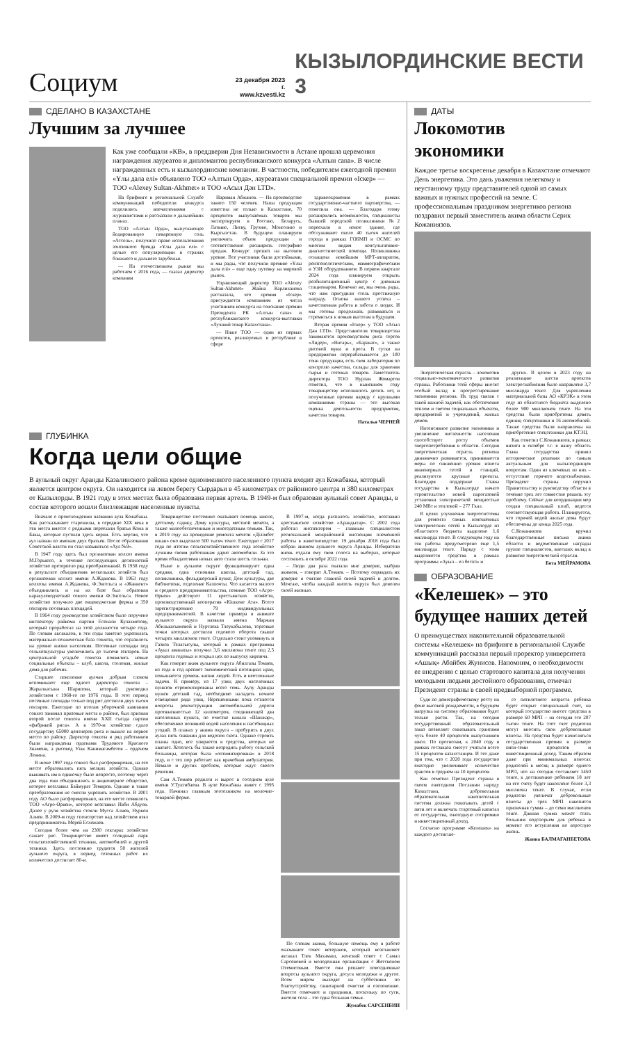Социум
23 декабря 2023 г.
www.kzvesti.kz
КЫЗЫЛОРДИНСКИЕ ВЕСТИ 3
СДЕЛАНО В КАЗАХСТАНЕ
Лучшим за лучшее
Как уже сообщали «КВ», в преддверии Дня Независимости в Астане прошла церемония награждения лауреатов и дипломантов республиканского конкурса «Алтын сапа». В числе награжденных есть и кызылординские компании. В частности, победителем ежегодной премии «Ұлы дала елі» объявлено ТОО «Алтын Орда», лауреатами специальной премии «Іскер» — ТОО «Alexey Sultan-Akhmet» и ТОО «Асыл Дән LTD».
На брифинге в региональной Службе коммуникаций победители конкурса поделились впечатлениями с журналистами и рассказали о дальнейших планах.
ТОО «Алтын Орда», выпускающее йодированную поваренную соль «Ассоль», получило право использования зонтичного бренда «Ұлы дала елі» с целью его популяризации в странах ближнего и дальнего зарубежья.
— На отечественном рынке мы работаем с 2016 года, — сказал директор компании
Нариман Абжанов. — На производстве занято 150 человек. Наша продукция известна не только в Казахстане, 70 процентов выпускаемых товаров мы экспортируем в Россию, Беларусь, Латвию, Литву, Грузию, Монголию и Кыргызстан. В будущем планируем увеличить объем продукции и соответственно расширить географию продаж. Конкурс прошел на высоком уровне. Все участники были достойными, и мы рады, что получили премию «Ұлы дала елі» – еще одну путевку на мировой рынок.
Управляющий директор ТОО «Alexey Sultan-Akhmet» Жайна Карлиханова рассказала, что премия «Іскер» присуждается компаниям из числа участников конкурса на соискание премии Президента РК «Алтын сапа» и республиканского конкурса-выставки «Лучший товар Казахстана».
— Наше ТОО — один из первых проектов, реализуемых в республике в сфере
здравоохранения в рамках государственно-частного партнерства, — отметила она. — Благодаря этому расширились возможности, специалисты бывшей городской поликлиники №2 переехали в новое здание, где обслуживают около 40 тысяч жителей города в рамках ГОБМП и ОСМС по многим видам консультативно-диагностической помощи. Поликлиника оснащена новейшим МРТ-аппаратом, рентгенологическим, маммографическим и УЗИ оборудованием. В первом квартале 2024 года планируем открыть реабилитационный центр с дневным стационаром. Конечно же, мы очень рады, что нам присудили столь престижную награду. Основа нашего успеха – качественная работа и забота о людях. И мы готовы продолжать развиваться и стремиться к новым высотам в будущем.
Вторая премия «Іскер» у ТОО «Асыл Дән LTD». Представители товарищества занимаются производством риса сортов «Лидер», «Янтарь», «Баракат», а также рисовой муки и проса. В сутки на предприятии перерабатывается до 100 тонн продукции, есть своя лаборатория по контролю качества, склады для хранения сырья и готовых товаров. Заместитель директора ТОО Нурлан Жомартов отметил, что в нынешнем году товариществу исполнилось десять лет, и полученные премии наряду с крупными компаниями страны — это высокая оценка деятельности предприятия, качества товаров.
Наталья ЧЕРНЕЙ
ГЛУБИНКА
Когда цели общие
В аульный округ Аранды Казалинского района кроме одноименного населенного пункта входит аул Кожабакы, который является центром округа. Он находится на левом берегу Сырдарьи в 45 километрах от районного центра и 380 километрах от Кызылорды. В 1921 году в этих местах была образована первая артель. В 1949-м был образован аульный совет Аранды, в состав которого вошли близлежащие населенные пункты.
Вначале о происхождении названия аула Кожабакы. Как рассказывают старожилы, в середине XIX века в эти места вместе с родными переехали братья Кожа и Бакы, которые пустили здесь корни. Есть версия, что аул назван по именам двух братьев. После образования Советской власти он стал называться «Аул №9».
В 1947 году здесь был организован колхоз имени М.Горького, в течение последующих десятилетий хозяйство претерпело ряд преобразований. В 1958 году в результате объединения нескольких хозяйств был организован колхоз имени А.Жданова. В 1963 году колхозы имени А.Жданова, Ф.Энгельса и «Жанкент» объединились и на их базе был образован каракулеводческий совхоз имени Ф.Энгельса. Новое хозяйство получило две овцеводческие фермы и 350 гектаров посевных площадей.
В 1964 году руководство хозяйством было поручено инспектору райкома партии Есенали Кулахметову, который проработал на этой должности четыре года. По словам аксакалов, в эти годы заметно укрепилась материально-техническая база совхоза, что отразилось на уровне жизни населения. Посевные площади под сельхозкультуры увеличились до тысячи гектаров. На центральной усадьбе совхоза появились новые социальные объекты – клуб, школа, столовая, жилые дома для рабочих.
Старшее поколение аулчан добрым словом вспоминают еще одного директора совхоза – Жарылкасына Шарипова, который руководил хозяйством с 1968-го по 1976 годы. В этот период посевные площади только под рис достигли двух тысяч гектаров. Ежегодно по итогам уборочной кампании совхоз занимал призовые места в районе, был признан второй после совхоза имени XXII съезда партии «фабрикой риса». А в 1970-м хозяйство сдало государству 65000 центнеров риса и вышло на первое место по району. Директор совхоза и ряд работников были награждены орденами Трудового Красного Знамени, а рисовод Узак Канимагамбетов – орденом Ленина.
В июне 1997 года совхоз был расформирован, на его месте образовались пять мелких хозяйств. Однако выживать им в одиночку было непросто, поэтому через два года они объединились в акционерное общество, которое возглавил Баймурат Темиров. Однако и такие преобразования не смогли укрепить хозяйство. В 2001 году АО было расформировано, на его месте появилось ТОО «Агро-Өркен», которое возглавил Наби Абдуов. Далее у руля хозяйства стояли Мусса Алиев, Нуркен Алиев. В 2009-м году спонсорство над хозяйством взял предприниматель Мерей Есхожаев.
Сегодня более чем на 2300 гектарах хозяйство сажает рис. Товарищество имеет солидный парк сельскохозяйственной техники, автомобилей и другой техники. Здесь постоянно трудятся 50 жителей аульного округа, в период сезонных работ их количество достигает 80-и.
Товарищество постоянно оказывает помощь школе, детскому садику, Дому культуры, местной мечети, а также малообеспеченным и многодетным семьям. Так, в 2019 году на проведение ремонта мечети «Ділімбет ишан» оно выделило 500 тысяч тенге. Ежегодно с 2017 года по итогам сельскохозяйственного года хозяйство лучшим своим работникам дарит автомобили. За это время обладателями новых авто стали шесть сельчан.
Ныне в аульном округе функционируют одна средняя, одна основная школы, детский сад, поликлиника, фельдшерский пункт, Дом культуры, две библиотеки, отделение Казпочты. Что касается малого и среднего предпринимательства, помимо ТОО «Агро-Өркен» действуют 11 крестьянских хозяйств, производственный кооператив «Кішкене Ата». Всего зарегистрировано 79 индивидуальных предпринимателей. В качестве примера в акимате аульного округа назвали имена Маржан Абилькасымовой и Нуртлека Тлеукабылова, торговые точки которых достигли годового оборота свыше четырех миллионов тенге. Отдельно стоит упомянуть и Газиза Телагысулы, который в рамках программы «Ауыл аманаты» получил 3,6 миллиона тенге под 2,5 процента годовых и открыл цех по выпуску кирпича.
Как говорит аким аульного округа Абилгазы Томаев, из года в год крепнет экономический потенциал края, повышается уровень жизни людей. Есть и неотложные задачи. К примеру, из 17 улиц двух населенных пунктов отремонтированы всего семь. Аулу Аранды нужен детский сад, необходимо наладить ночное освещение ряда улиц. Нерешенными пока остаются вопросы реконструкции автомобильной дороги протяженностью 12 километров, соединяющей два населенных пункта, по очистке канала «Шанжар», обеспечению поливной водой населения и пастбищных угодий. В планах у акима округа – пробурить в двух аулах пять скважин для водопоя скота. Однако строить планы одно, все упирается в средства, которых не хватает. Хотелось бы также возродить работу сельской больницы, которая была «оптимизирована» в 2018 году, и с тех пор работает как врачебная амбулатория. Немало и других проблем, которые ждут своего решения.
Сам А.Томаев родился и вырос в соседнем ауле имени У.Туктибаева. В ауле Кожабакы живет с 1995 года. Начинал главным зоотехником на молочно-товарной ферме.
В 1997-м, когда распалось хозяйство, возглавил крестьянское хозяйство «Арандытар». С 2002 года работал инспектором – главным специалистом региональной межрайонной инспекции племенной работы в животноводстве. 19 декабря 2018 года был избран акимом аульного округа Аранды. Избиратели вновь отдали ему свои голоса на выборах, которые состоялись в октябре 2022 года.
– Люди два раза оказали мне доверие, выбрав акимом, – говорит А.Томаев. – Поэтому оправдать их доверие я считаю главной своей задачей и долгом. Мечтаю, чтобы каждый житель округа был доволен своей жизнью.
По словам акима, большую помощь ему в работе оказывают совет ветеранов, который возглавляет аксакал Тлек Махамаш, женский совет с Самал Сарсеновой и молодежная организация с Жетскеном Отемисовым. Вместе они решают повседневные вопросы аульного округа, досуга молодежи и другое. Всем миром выходят на субботники по благоустройству, санитарной очистке и озеленению. Вместе отмечают и праздники, поскольку по сути, жители села – это одна большая семья.
Жумабек САРСЕНБИН
ДАТЫ
Локомотив экономики
Каждое третье воскресенье декабря в Казахстане отмечают День энергетика. Это дань уважения нелегкому и неустанному труду представителей одной из самых важных и нужных профессий на земле. С профессиональным праздником энергетиков региона поздравил первый заместитель акима области Серик Кожаниязов.
Энергетическая отрасль – локомотив социально-экономического развития страны. Работники этой сферы вносят особый вклад в прогрессирование экономики региона. Их труд связан с такой важной задачей, как обеспечение теплом и светом социальных объектов, предприятий и учреждений, жилых домов.
Интенсивное развитие экономики и увеличение численности населения способствует росту объемов энергопотребления в области. Сегодня энергетическая отрасль региона динамично развивается, принимаются меры по снижению уровня износа инженерных сетей и станций, реализуются крупные проекты. Благодаря поддержке Главы государства в Кызылорде начато строительство новой парогазовой установки электрической мощностью 240 МВт и тепловой – 277 Гкал.
В целях улучшения энергосистемы для ремонта самых изношенных электрических сетей в Кызылорде из областного бюджета выделено 1,6 миллиарда тенге. В следующем году на эти работы предусмотрено еще 1,5 миллиарда тенге. Наряду с этим выделяются средства в рамках программы «Ауыл – ел бесігі» и
других. В целом в 2023 году на реализацию шести проектов электроснабжения было направлено 3,7 миллиарда тенге. Для укрепления материальной базы АО «КРЭК» в этом году из областного бюджета выделено более 900 миллионов тенге. На эти средства были приобретены девять единиц спецтехники и 16 автомобилей. Также средства были направлены на приобретение спецтехники для КТЭЦ.
Как отметил С.Кожаниязов, в рамках визита в октябре т.г. в нашу область Глава государства принял исторические решения по самым актуальным для кызылординцев вопросам. Один из ключевых из них – отсутствие горячего водоснабжения. Президент страны поручил Правительству и руководству области в течение трех лет совместно решить эту проблему. Сейчас для координации мер создан специальный штаб, ведется соответствующая работа. Планируется, что горячей водой жилые дома будут обеспечены до конца 2025 года.
С.Кожаниязов вручил благодарственные письма акима области и ведомственные награды группе специалистов, внесших вклад в развитие энергетической отрасли.
Бота МЕЙРАМОВА
ОБРАЗОВАНИЕ
«Келешек» – это будущее наших детей
О преимуществах накопительной образовательной системы «Келешек» на брифинге в региональной Службе коммуникаций рассказал первый проректор университета «Ашық» Абайбек Жунисов. Напомним, о необходимости ее внедрения с целью стартового капитала для получения молодыми людьми достойного образования, отмечал Президент страны в своей предвыборной программе.
Судя по демографическому росту на фоне высокой рождаемости, в будущем нагрузка на систему образования будет только расти. Так, на сегодня государственный образовательный заказ позволяет охватывать грантами чуть более 40 процентов выпускников школ. По прогнозам, к 2040 году в рамках госзаказа смогут учиться всего 15 процентов казахстанцев. И это даже при том, что с 2020 года государство ежегодно увеличивает количество грантов в среднем на 10 процентов.
Как отметил Президент страны в своем ежегодном Послании народу Казахстана, добровольная образовательная накопительная система должна охватывать детей с пяти лет и включать стартовый капитал от государства, ежегодную госпремию и инвестиционный доход.
Согласно программе «Келешек» на каждого достигше-
го пятилетнего возраста ребенка будет открыт специальный счет, на который государство внесет средства в размере 60 МРП – на сегодня это 207 тысяч тенге. На этот счет родители могут вносить свои добровольные взносы. На средства будет начисляться государственная премия в размере пяти-семи процентов и инвестиционный доход. Таким образом даже при минимальных взносах родителей в месяц в размере одного МРП, что на сегодня составляет 3450 тенге, к достижению ребенком 18 лет на его счету будет накоплено более 3,3 миллиона тенге. В случае, если родители увеличат добровольные взносы до трех МРП накопится приличная сумма – до семи миллионов тенге. Данная сумма может стать большим подспорьем для ребенка в момент его вступления во взрослую жизнь.
Жанна БАЛМАГАНБЕТОВА